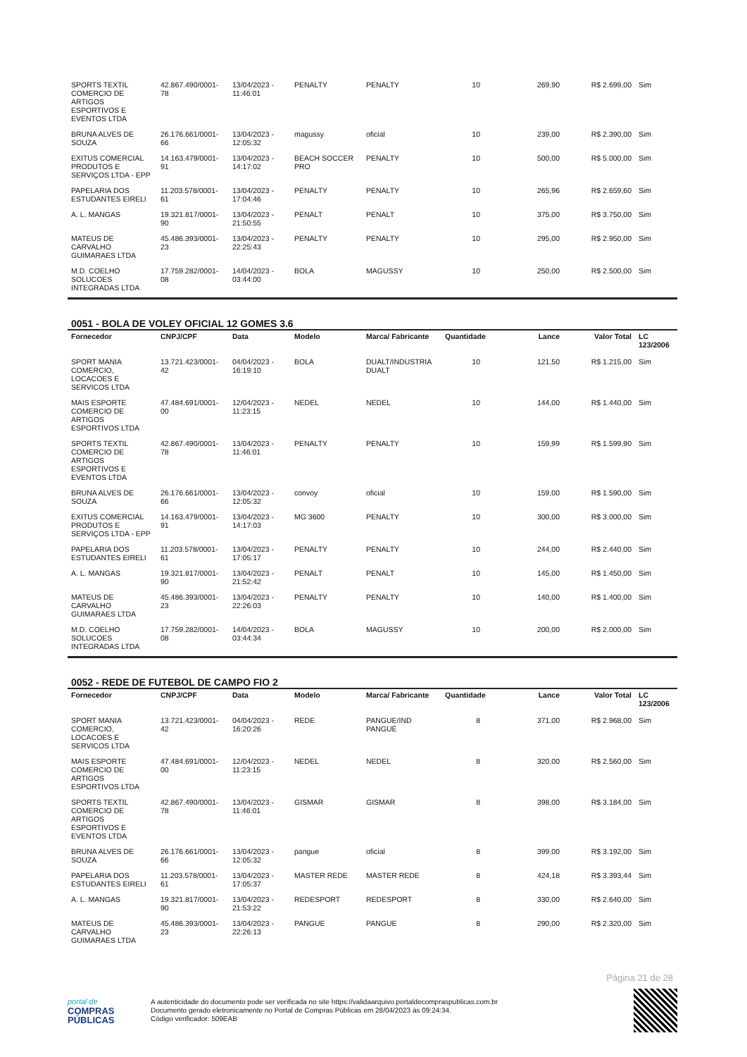| SPORTS TEXTIL COMERCIO DE ARTIGOS ESPORTIVOS E EVENTOS LTDA | 42.867.490/0001-78 | 13/04/2023 - 11:46:01 | PENALTY | PENALTY | 10 | 269,90 | R$ 2.699,00 | Sim |
| BRUNA ALVES DE SOUZA | 26.176.661/0001-66 | 13/04/2023 - 12:05:32 | magussy | oficial | 10 | 239,00 | R$ 2.390,00 | Sim |
| EXITUS COMERCIAL PRODUTOS E SERVIÇOS LTDA - EPP | 14.163.479/0001-91 | 13/04/2023 - 14:17:02 | BEACH SOCCER PRO | PENALTY | 10 | 500,00 | R$ 5.000,00 | Sim |
| PAPELARIA DOS ESTUDANTES EIRELI | 11.203.578/0001-61 | 13/04/2023 - 17:04:46 | PENALTY | PENALTY | 10 | 265,96 | R$ 2.659,60 | Sim |
| A. L. MANGAS | 19.321.817/0001-90 | 13/04/2023 - 21:50:55 | PENALT | PENALT | 10 | 375,00 | R$ 3.750,00 | Sim |
| MATEUS DE CARVALHO GUIMARAES LTDA | 45.486.393/0001-23 | 13/04/2023 - 22:25:43 | PENALTY | PENALTY | 10 | 295,00 | R$ 2.950,00 | Sim |
| M.D. COELHO SOLUCOES INTEGRADAS LTDA | 17.759.282/0001-08 | 14/04/2023 - 03:44:00 | BOLA | MAGUSSY | 10 | 250,00 | R$ 2.500,00 | Sim |
0051 - BOLA DE VOLEY OFICIAL 12 GOMES 3.6
| Fornecedor | CNPJ/CPF | Data | Modelo | Marca/ Fabricante | Quantidade | Lance | Valor Total | LC 123/2006 |
| --- | --- | --- | --- | --- | --- | --- | --- | --- |
| SPORT MANIA COMERCIO, LOCACOES E SERVICOS LTDA | 13.721.423/0001-42 | 04/04/2023 - 16:19:10 | BOLA | DUALT/INDUSTRIA DUALT | 10 | 121,50 | R$ 1.215,00 | Sim |
| MAIS ESPORTE COMERCIO DE ARTIGOS ESPORTIVOS LTDA | 47.484.691/0001-00 | 12/04/2023 - 11:23:15 | NEDEL | NEDEL | 10 | 144,00 | R$ 1.440,00 | Sim |
| SPORTS TEXTIL COMERCIO DE ARTIGOS ESPORTIVOS E EVENTOS LTDA | 42.867.490/0001-78 | 13/04/2023 - 11:46:01 | PENALTY | PENALTY | 10 | 159,99 | R$ 1.599,90 | Sim |
| BRUNA ALVES DE SOUZA | 26.176.661/0001-66 | 13/04/2023 - 12:05:32 | convoy | oficial | 10 | 159,00 | R$ 1.590,00 | Sim |
| EXITUS COMERCIAL PRODUTOS E SERVIÇOS LTDA - EPP | 14.163.479/0001-91 | 13/04/2023 - 14:17:03 | MG 3600 | PENALTY | 10 | 300,00 | R$ 3.000,00 | Sim |
| PAPELARIA DOS ESTUDANTES EIRELI | 11.203.578/0001-61 | 13/04/2023 - 17:05:17 | PENALTY | PENALTY | 10 | 244,00 | R$ 2.440,00 | Sim |
| A. L. MANGAS | 19.321.817/0001-90 | 13/04/2023 - 21:52:42 | PENALT | PENALT | 10 | 145,00 | R$ 1.450,00 | Sim |
| MATEUS DE CARVALHO GUIMARAES LTDA | 45.486.393/0001-23 | 13/04/2023 - 22:26:03 | PENALTY | PENALTY | 10 | 140,00 | R$ 1.400,00 | Sim |
| M.D. COELHO SOLUCOES INTEGRADAS LTDA | 17.759.282/0001-08 | 14/04/2023 - 03:44:34 | BOLA | MAGUSSY | 10 | 200,00 | R$ 2.000,00 | Sim |
0052 - REDE DE FUTEBOL DE CAMPO FIO 2
| Fornecedor | CNPJ/CPF | Data | Modelo | Marca/ Fabricante | Quantidade | Lance | Valor Total | LC 123/2006 |
| --- | --- | --- | --- | --- | --- | --- | --- | --- |
| SPORT MANIA COMERCIO, LOCACOES E SERVICOS LTDA | 13.721.423/0001-42 | 04/04/2023 - 16:20:26 | REDE | PANGUE/IND PANGUÉ | 8 | 371,00 | R$ 2.968,00 | Sim |
| MAIS ESPORTE COMERCIO DE ARTIGOS ESPORTIVOS LTDA | 47.484.691/0001-00 | 12/04/2023 - 11:23:15 | NEDEL | NEDEL | 8 | 320,00 | R$ 2.560,00 | Sim |
| SPORTS TEXTIL COMERCIO DE ARTIGOS ESPORTIVOS E EVENTOS LTDA | 42.867.490/0001-78 | 13/04/2023 - 11:46:01 | GISMAR | GISMAR | 8 | 398,00 | R$ 3.184,00 | Sim |
| BRUNA ALVES DE SOUZA | 26.176.661/0001-66 | 13/04/2023 - 12:05:32 | pangue | oficial | 8 | 399,00 | R$ 3.192,00 | Sim |
| PAPELARIA DOS ESTUDANTES EIRELI | 11.203.578/0001-61 | 13/04/2023 - 17:05:37 | MASTER REDE | MASTER REDE | 8 | 424,18 | R$ 3.393,44 | Sim |
| A. L. MANGAS | 19.321.817/0001-90 | 13/04/2023 - 21:53:22 | REDESPORT | REDESPORT | 8 | 330,00 | R$ 2.640,00 | Sim |
| MATEUS DE CARVALHO GUIMARAES LTDA | 45.486.393/0001-23 | 13/04/2023 - 22:26:13 | PANGUE | PANGUE | 8 | 290,00 | R$ 2.320,00 | Sim |
Página 21 de 28
portal de
COMPRAS
PÚBLICAS
A autenticidade do documento pode ser verificada no site https://validaarquivo.portaldecompraspublicas.com.br
Documento gerado eletronicamente no Portal de Compras Públicas em 28/04/2023 às 09:24:34.
Código verificador: 509EAB